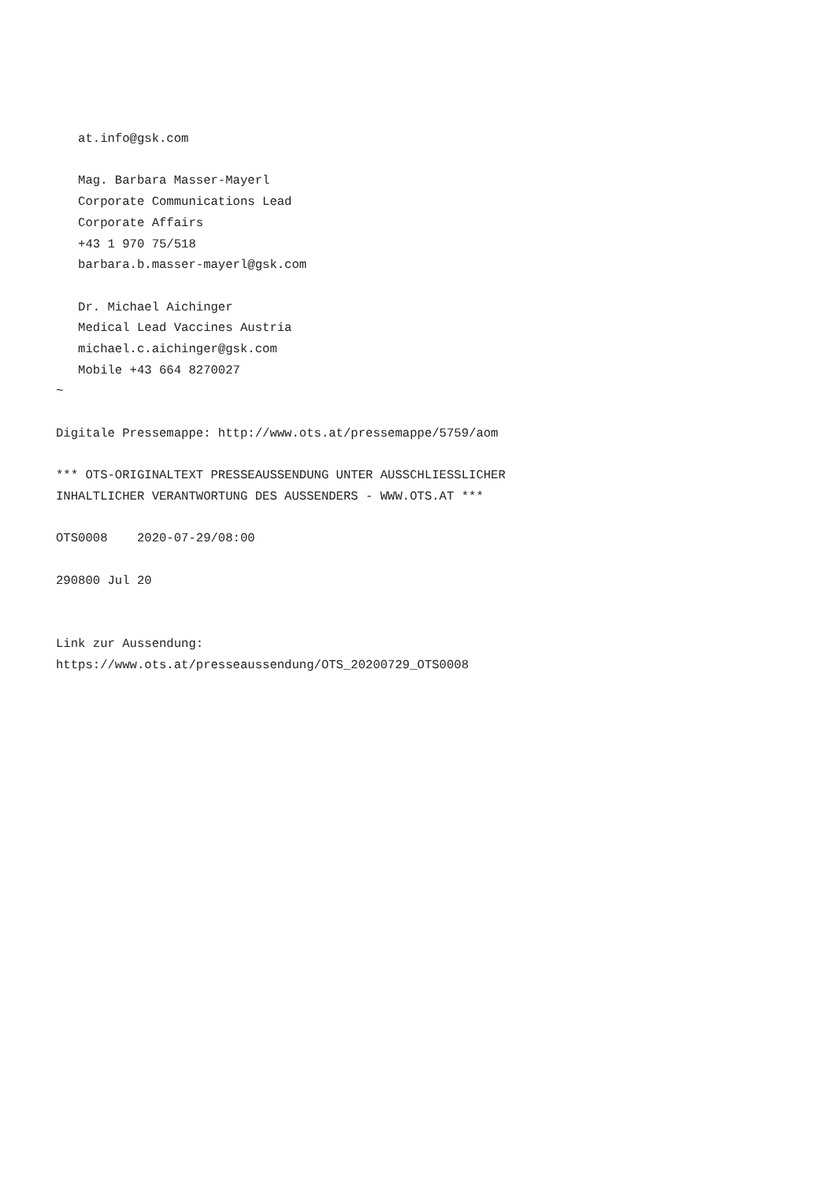at.info@gsk.com

   Mag. Barbara Masser-Mayerl
   Corporate Communications Lead
   Corporate Affairs
   +43 1 970 75/518
   barbara.b.masser-mayerl@gsk.com

   Dr. Michael Aichinger
   Medical Lead Vaccines Austria
   michael.c.aichinger@gsk.com
   Mobile +43 664 8270027
~

Digitale Pressemappe: http://www.ots.at/pressemappe/5759/aom

*** OTS-ORIGINALTEXT PRESSEAUSSENDUNG UNTER AUSSCHLIESSLICHER
INHALTLICHER VERANTWORTUNG DES AUSSENDERS - WWW.OTS.AT ***

OTS0008    2020-07-29/08:00

290800 Jul 20


Link zur Aussendung:
https://www.ots.at/presseaussendung/OTS_20200729_OTS0008